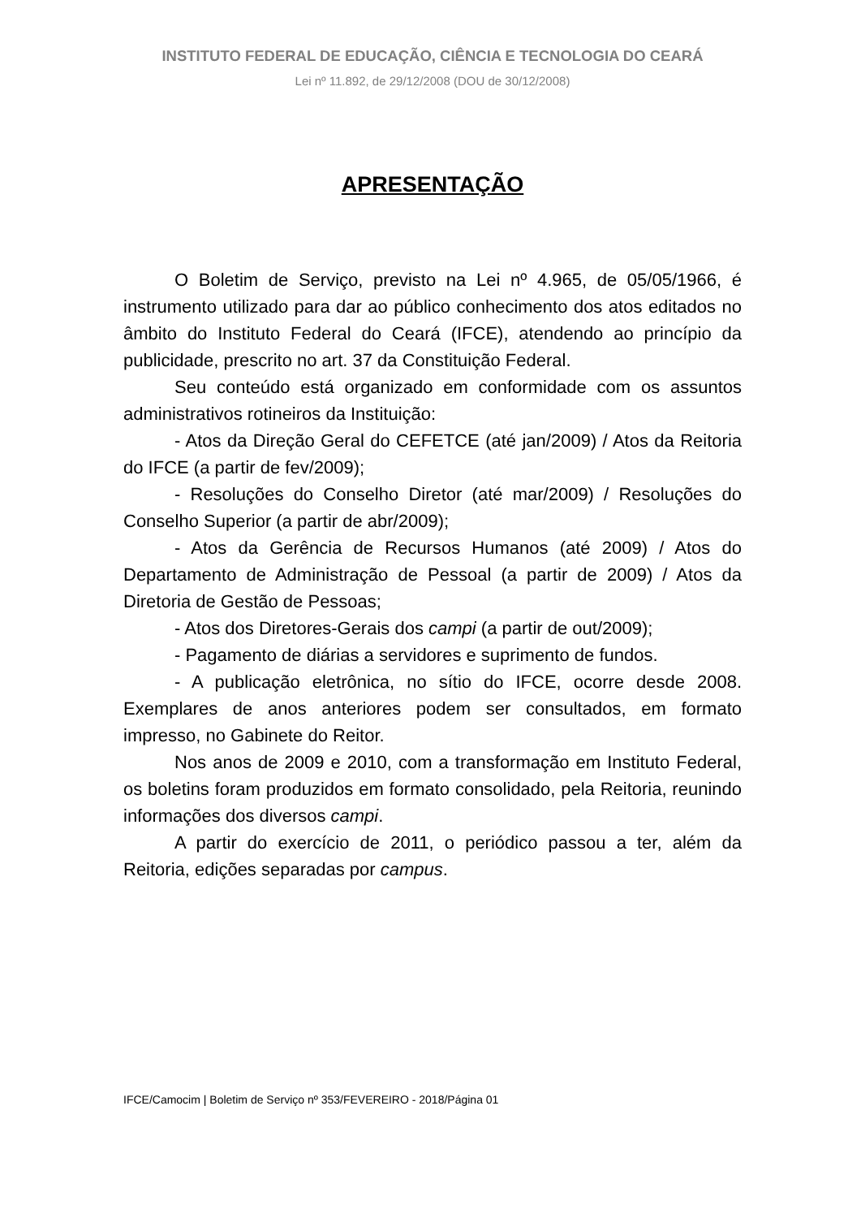INSTITUTO FEDERAL DE EDUCAÇÃO, CIÊNCIA E TECNOLOGIA DO CEARÁ
Lei nº 11.892, de 29/12/2008 (DOU de 30/12/2008)
APRESENTAÇÃO
O Boletim de Serviço, previsto na Lei nº 4.965, de 05/05/1966, é instrumento utilizado para dar ao público conhecimento dos atos editados no âmbito do Instituto Federal do Ceará (IFCE), atendendo ao princípio da publicidade, prescrito no art. 37 da Constituição Federal.
Seu conteúdo está organizado em conformidade com os assuntos administrativos rotineiros da Instituição:
- Atos da Direção Geral do CEFETCE (até jan/2009) / Atos da Reitoria do IFCE (a partir de fev/2009);
- Resoluções do Conselho Diretor (até mar/2009) / Resoluções do Conselho Superior (a partir de abr/2009);
- Atos da Gerência de Recursos Humanos (até 2009) / Atos do Departamento de Administração de Pessoal (a partir de 2009) / Atos da Diretoria de Gestão de Pessoas;
- Atos dos Diretores-Gerais dos campi (a partir de out/2009);
- Pagamento de diárias a servidores e suprimento de fundos.
- A publicação eletrônica, no sítio do IFCE, ocorre desde 2008. Exemplares de anos anteriores podem ser consultados, em formato impresso, no Gabinete do Reitor.
Nos anos de 2009 e 2010, com a transformação em Instituto Federal, os boletins foram produzidos em formato consolidado, pela Reitoria, reunindo informações dos diversos campi.
A partir do exercício de 2011, o periódico passou a ter, além da Reitoria, edições separadas por campus.
IFCE/Camocim | Boletim de Serviço nº 353/FEVEREIRO - 2018/Página 01